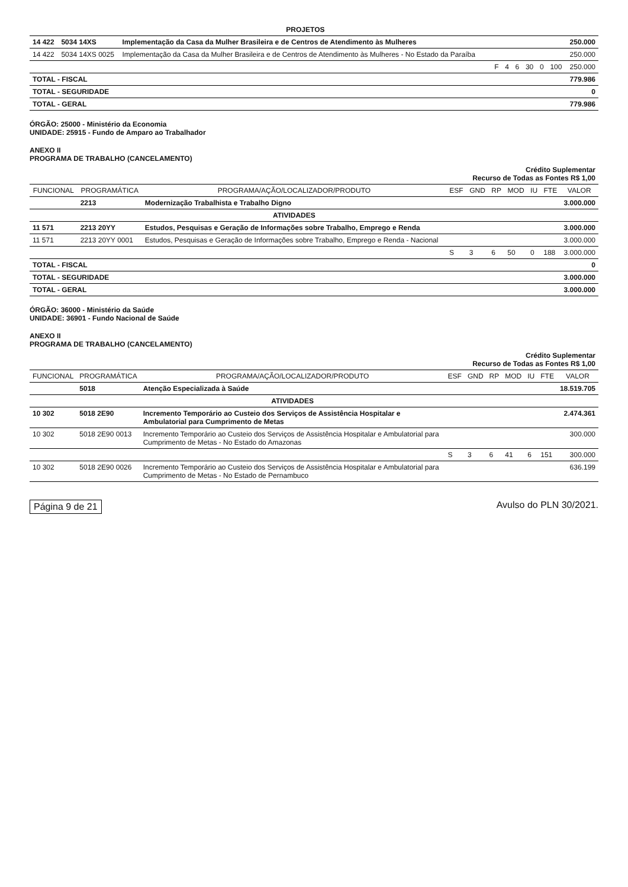| | | PROJETOS | | | | | | | |
| 14 422 | 5034 14XS | Implementação da Casa da Mulher Brasileira e de Centros de Atendimento às Mulheres | | | | | | | 250.000 |
| 14 422 | 5034 14XS 0025 | Implementação da Casa da Mulher Brasileira e de Centros de Atendimento às Mulheres - No Estado da Paraíba | | | | | | | 250.000 |
| | | | F | 4 | 6 | 30 | 0 | 100 | 250.000 |
| TOTAL - FISCAL | | | | | | | | | 779.986 |
| TOTAL - SEGURIDADE | | | | | | | | | 0 |
| TOTAL - GERAL | | | | | | | | | 779.986 |
ÓRGÃO: 25000 - Ministério da Economia
UNIDADE: 25915 - Fundo de Amparo ao Trabalhador
ANEXO II
PROGRAMA DE TRABALHO (CANCELAMENTO)
| Crédito Suplementar Recurso de Todas as Fontes R$ 1,00 | | | | | | | | | |
| --- | --- | --- | --- | --- | --- | --- | --- | --- | --- |
| FUNCIONAL | PROGRAMÁTICA | PROGRAMA/AÇÃO/LOCALIZADOR/PRODUTO | ESF | GND | RP | MOD | IU | FTE | VALOR |
| | 2213 | Modernização Trabalhista e Trabalho Digno | | | | | | | 3.000.000 |
| | | ATIVIDADES | | | | | | | |
| 11 571 | 2213 20YY | Estudos, Pesquisas e Geração de Informações sobre Trabalho, Emprego e Renda | | | | | | | 3.000.000 |
| 11 571 | 2213 20YY 0001 | Estudos, Pesquisas e Geração de Informações sobre Trabalho, Emprego e Renda - Nacional | | | | | | | 3.000.000 |
| | | | S | 3 | 6 | 50 | 0 | 188 | 3.000.000 |
| TOTAL - FISCAL | | | | | | | | | 0 |
| TOTAL - SEGURIDADE | | | | | | | | | 3.000.000 |
| TOTAL - GERAL | | | | | | | | | 3.000.000 |
ÓRGÃO: 36000 - Ministério da Saúde
UNIDADE: 36901 - Fundo Nacional de Saúde
ANEXO II
PROGRAMA DE TRABALHO (CANCELAMENTO)
| Crédito Suplementar Recurso de Todas as Fontes R$ 1,00 | | | | | | | | | |
| --- | --- | --- | --- | --- | --- | --- | --- | --- | --- |
| FUNCIONAL | PROGRAMÁTICA | PROGRAMA/AÇÃO/LOCALIZADOR/PRODUTO | ESF | GND | RP | MOD | IU | FTE | VALOR |
| | 5018 | Atenção Especializada à Saúde | | | | | | | 18.519.705 |
| | | ATIVIDADES | | | | | | | |
| 10 302 | 5018 2E90 | Incremento Temporário ao Custeio dos Serviços de Assistência Hospitalar e Ambulatorial para Cumprimento de Metas | | | | | | | 2.474.361 |
| 10 302 | 5018 2E90 0013 | Incremento Temporário ao Custeio dos Serviços de Assistência Hospitalar e Ambulatorial para Cumprimento de Metas - No Estado do Amazonas | | | | | | | 300.000 |
| | | | S | 3 | 6 | 41 | 6 | 151 | 300.000 |
| 10 302 | 5018 2E90 0026 | Incremento Temporário ao Custeio dos Serviços de Assistência Hospitalar e Ambulatorial para Cumprimento de Metas - No Estado de Pernambuco | | | | | | | 636.199 |
Página 9 de 21 Avulso do PLN 30/2021.